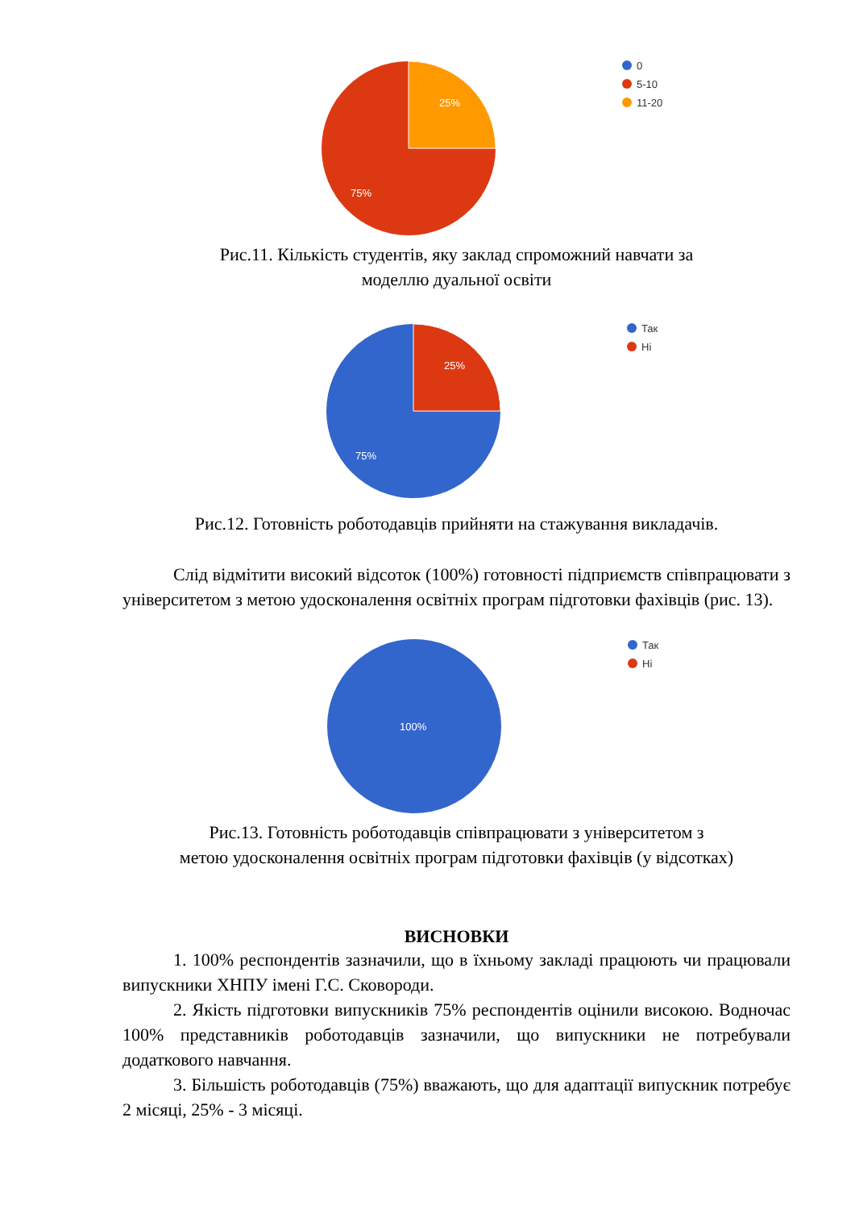25%
75%
0
5-10
11-20
Рис.11. Кількість студентів, яку заклад спроможний навчати за
моделлю дуальної освіти
25%
75%
Так
Ні
Рис.12. Готовність роботодавців прийняти на стажування викладачів.
Слід відмітити високий відсоток (100%) готовності підприємств співпрацювати з університетом з метою удосконалення освітніх програм підготовки фахівців (рис. 13).
100%
Так
Ні
Рис.13. Готовність роботодавців співпрацювати з університетом з
метою удосконалення освітніх програм підготовки фахівців (у відсотках)
ВИСНОВКИ
1. 100% респондентів зазначили, що в їхньому закладі працюють чи працювали випускники ХНПУ імені Г.С. Сковороди.
2. Якість підготовки випускників 75% респондентів оцінили високою. Водночас 100% представників роботодавців зазначили, що випускники не потребували додаткового навчання.
3. Більшість роботодавців (75%) вважають, що для адаптації випускник потребує 2 місяці, 25% - 3 місяці.